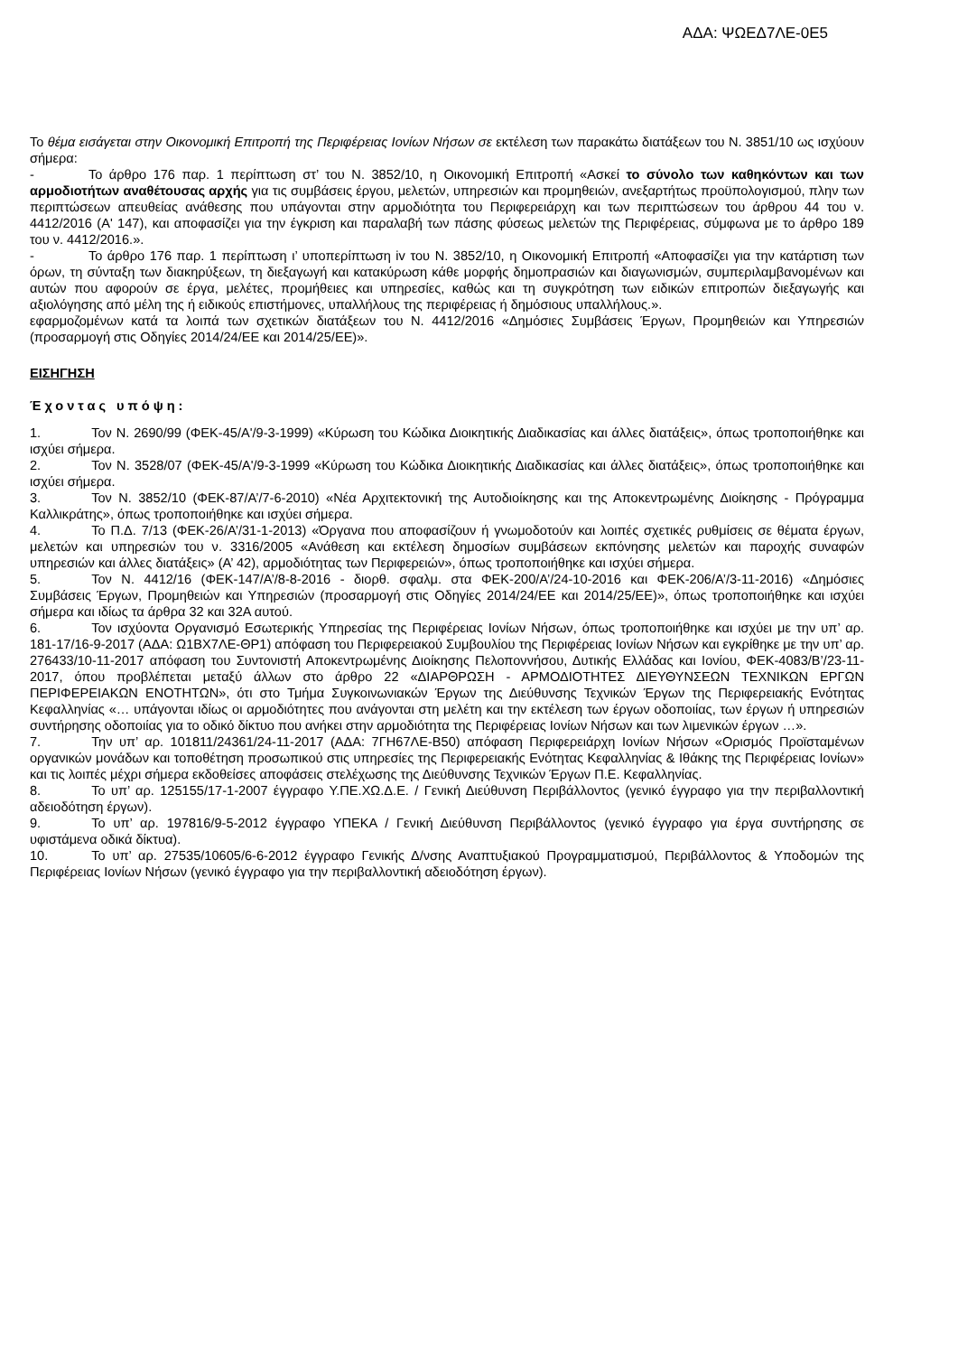ΑΔΑ: ΨΩΕΔ7ΛΕ-0Ε5
Το θέμα εισάγεται στην Οικονομική Επιτροπή της Περιφέρειας Ιονίων Νήσων σε εκτέλεση των παρακάτω διατάξεων του Ν. 3851/10 ως ισχύουν σήμερα:
- Το άρθρο 176 παρ. 1 περίπτωση στ’ του Ν. 3852/10, η Οικονομική Επιτροπή «Ασκεί το σύνολο των καθηκόντων και των αρμοδιοτήτων αναθέτουσας αρχής για τις συμβάσεις έργου, μελετών, υπηρεσιών και προμηθειών, ανεξαρτήτως προϋπολογισμού, πλην των περιπτώσεων απευθείας ανάθεσης που υπάγονται στην αρμοδιότητα του Περιφερειάρχη και των περιπτώσεων του άρθρου 44 του ν. 4412/2016 (Α' 147), και αποφασίζει για την έγκριση και παραλαβή των πάσης φύσεως μελετών της Περιφέρειας, σύμφωνα με το άρθρο 189 του ν. 4412/2016.».
- Το άρθρο 176 παρ. 1 περίπτωση ι’ υποπερίπτωση iv του Ν. 3852/10, η Οικονομική Επιτροπή «Αποφασίζει για την κατάρτιση των όρων, τη σύνταξη των διακηρύξεων, τη διεξαγωγή και κατακύρωση κάθε μορφής δημοπρασιών και διαγωνισμών, συμπεριλαμβανομένων και αυτών που αφορούν σε έργα, μελέτες, προμήθειες και υπηρεσίες, καθώς και τη συγκρότηση των ειδικών επιτροπών διεξαγωγής και αξιολόγησης από μέλη της ή ειδικούς επιστήμονες, υπαλλήλους της περιφέρειας ή δημόσιους υπαλλήλους.».
εφαρμοζομένων κατά τα λοιπά των σχετικών διατάξεων του Ν. 4412/2016 «Δημόσιες Συμβάσεις Έργων, Προμηθειών και Υπηρεσιών (προσαρμογή στις Οδηγίες 2014/24/ΕΕ και 2014/25/ΕΕ)».
ΕΙΣΗΓΗΣΗ
Έχοντας υπόψη:
1. Τον Ν. 2690/99 (ΦΕΚ-45/Α'/9-3-1999) «Κύρωση του Κώδικα Διοικητικής Διαδικασίας και άλλες διατάξεις», όπως τροποποιήθηκε και ισχύει σήμερα.
2. Τον Ν. 3528/07 (ΦΕΚ-45/Α'/9-3-1999 «Κύρωση του Κώδικα Διοικητικής Διαδικασίας και άλλες διατάξεις», όπως τροποποιήθηκε και ισχύει σήμερα.
3. Τον Ν. 3852/10 (ΦΕΚ-87/Α’/7-6-2010) «Νέα Αρχιτεκτονική της Αυτοδιοίκησης και της Αποκεντρωμένης Διοίκησης - Πρόγραμμα Καλλικράτης», όπως τροποποιήθηκε και ισχύει σήμερα.
4. Το Π.Δ. 7/13 (ΦΕΚ-26/Α’/31-1-2013) «Όργανα που αποφασίζουν ή γνωμοδοτούν και λοιπές σχετικές ρυθμίσεις σε θέματα έργων, μελετών και υπηρεσιών του ν. 3316/2005 «Ανάθεση και εκτέλεση δημοσίων συμβάσεων εκπόνησης μελετών και παροχής συναφών υπηρεσιών και άλλες διατάξεις» (Α’ 42), αρμοδιότητας των Περιφερειών», όπως τροποποιήθηκε και ισχύει σήμερα.
5. Τον Ν. 4412/16 (ΦΕΚ-147/Α’/8-8-2016 - διορθ. σφαλμ. στα ΦΕΚ-200/Α’/24-10-2016 και ΦΕΚ-206/Α’/3-11-2016) «Δημόσιες Συμβάσεις Έργων, Προμηθειών και Υπηρεσιών (προσαρμογή στις Οδηγίες 2014/24/ΕΕ και 2014/25/ΕΕ)», όπως τροποποιήθηκε και ισχύει σήμερα και ιδίως τα άρθρα 32 και 32Α αυτού.
6. Τον ισχύοντα Οργανισμό Εσωτερικής Υπηρεσίας της Περιφέρειας Ιονίων Νήσων, όπως τροποποιήθηκε και ισχύει με την υπ’ αρ. 181-17/16-9-2017 (ΑΔΑ: Ω1ΒΧ7ΛΕ-ΘΡ1) απόφαση του Περιφερειακού Συμβουλίου της Περιφέρειας Ιονίων Νήσων και εγκρίθηκε με την υπ’ αρ. 276433/10-11-2017 απόφαση του Συντονιστή Αποκεντρωμένης Διοίκησης Πελοποννήσου, Δυτικής Ελλάδας και Ιονίου, ΦΕΚ-4083/Β’/23-11-2017, όπου προβλέπεται μεταξύ άλλων στο άρθρο 22 «ΔΙΑΡΘΡΩΣΗ - ΑΡΜΟΔΙΟΤΗΤΕΣ ΔΙΕΥΘΥΝΣΕΩΝ ΤΕΧΝΙΚΩΝ ΕΡΓΩΝ ΠΕΡΙΦΕΡΕΙΑΚΩΝ ΕΝΟΤΗΤΩΝ», ότι στο Τμήμα Συγκοινωνιακών Έργων της Διεύθυνσης Τεχνικών Έργων της Περιφερειακής Ενότητας Κεφαλληνίας «… υπάγονται ιδίως οι αρμοδιότητες που ανάγονται στη μελέτη και την εκτέλεση των έργων οδοποιίας, των έργων ή υπηρεσιών συντήρησης οδοποιίας για το οδικό δίκτυο που ανήκει στην αρμοδιότητα της Περιφέρειας Ιονίων Νήσων και των λιμενικών έργων …».
7. Την υπ’ αρ. 101811/24361/24-11-2017 (ΑΔΑ: 7ΓΗ67ΛΕ-Β50) απόφαση Περιφερειάρχη Ιονίων Νήσων «Ορισμός Προϊσταμένων οργανικών μονάδων και τοποθέτηση προσωπικού στις υπηρεσίες της Περιφερειακής Ενότητας Κεφαλληνίας & Ιθάκης της Περιφέρειας Ιονίων» και τις λοιπές μέχρι σήμερα εκδοθείσες αποφάσεις στελέχωσης της Διεύθυνσης Τεχνικών Έργων Π.Ε. Κεφαλληνίας.
8. Το υπ’ αρ. 125155/17-1-2007 έγγραφο Υ.ΠΕ.ΧΩ.Δ.Ε. / Γενική Διεύθυνση Περιβάλλοντος (γενικό έγγραφο για την περιβαλλοντική αδειοδότηση έργων).
9. Το υπ’ αρ. 197816/9-5-2012 έγγραφο ΥΠΕΚΑ / Γενική Διεύθυνση Περιβάλλοντος (γενικό έγγραφο για έργα συντήρησης σε υφιστάμενα οδικά δίκτυα).
10. Το υπ’ αρ. 27535/10605/6-6-2012 έγγραφο Γενικής Δ/νσης Αναπτυξιακού Προγραμματισμού, Περιβάλλοντος & Υποδομών της Περιφέρειας Ιονίων Νήσων (γενικό έγγραφο για την περιβαλλοντική αδειοδότηση έργων).